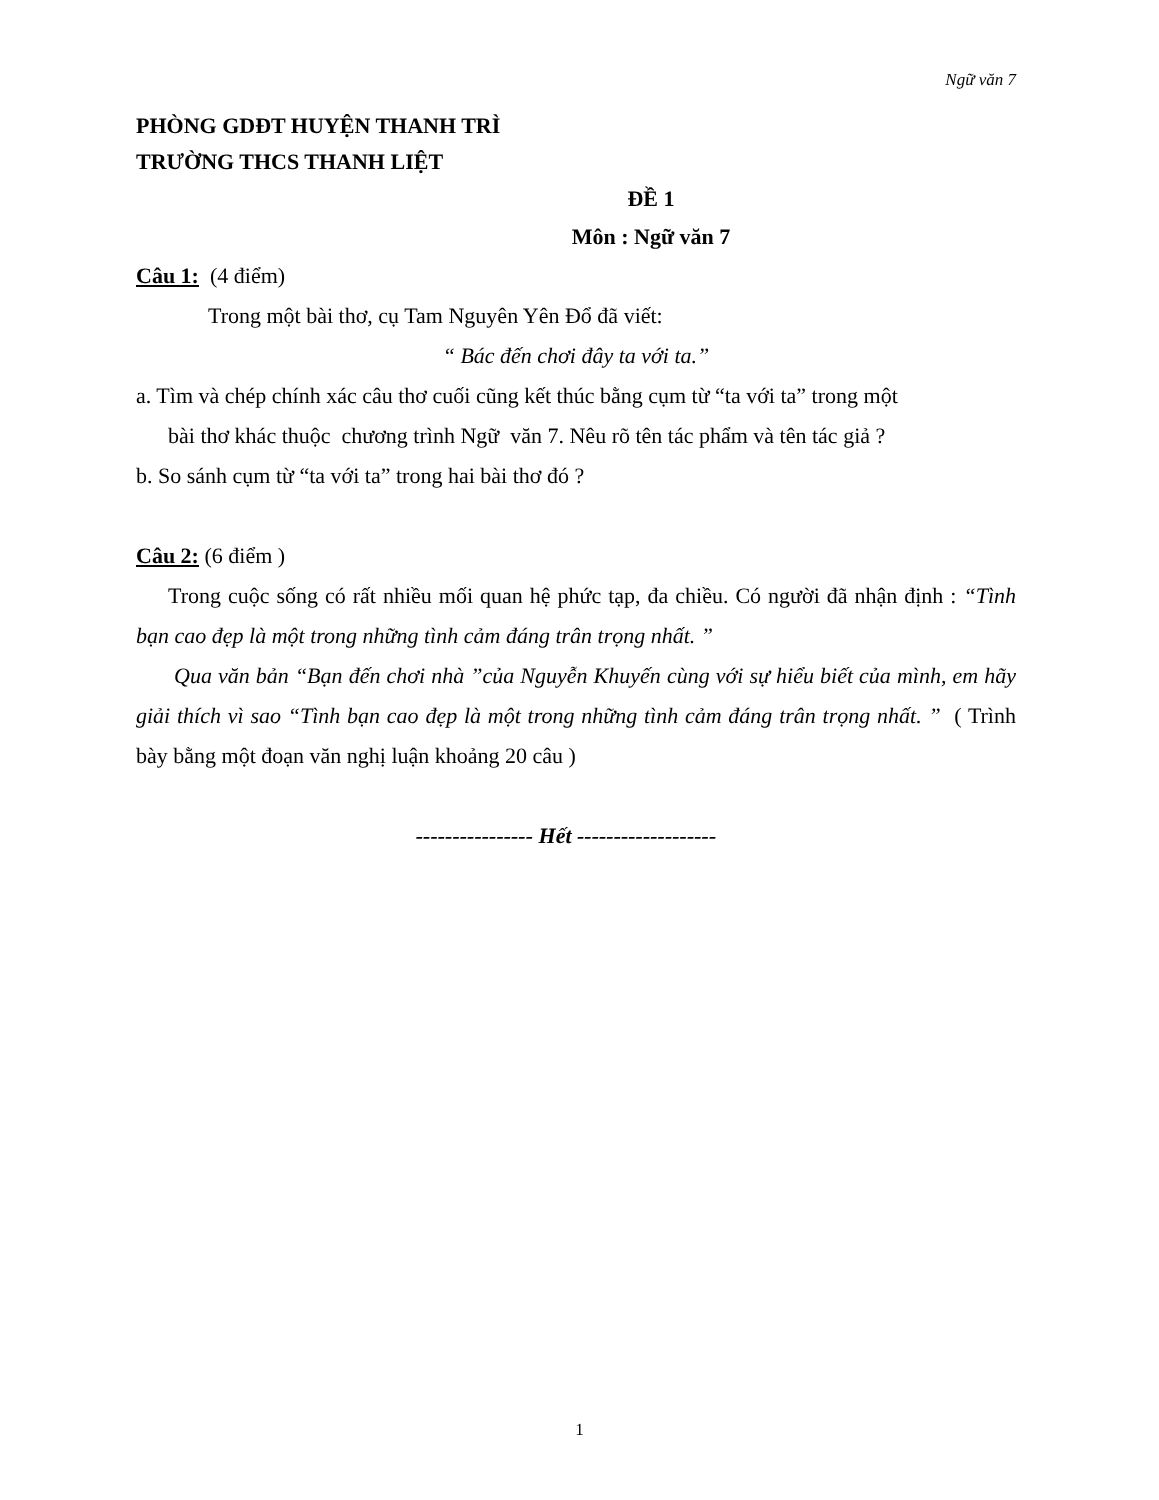Ngữ văn 7
PHÒNG GDĐT HUYỆN THANH TRÌ
TRƯỜNG THCS THANH LIỆT
ĐỀ 1
Môn : Ngữ văn 7
Câu 1: (4 điểm)
Trong một bài thơ, cụ Tam Nguyên Yên Đổ đã viết:
“ Bác đến chơi đây ta với ta.”
a. Tìm và chép chính xác câu thơ cuối cũng kết thúc bằng cụm từ “ta với ta” trong một
bài thơ khác thuộc chương trình Ngữ văn 7. Nêu rõ tên tác phẩm và tên tác giả ?
b. So sánh cụm từ “ta với ta” trong hai bài thơ đó ?
Câu 2: (6 điểm )
Trong cuộc sống có rất nhiều mối quan hệ phức tạp, đa chiều. Có người đã nhận định : “Tình bạn cao đẹp là một trong những tình cảm đáng trân trọng nhất. ”
Qua văn bản “Bạn đến chơi nhà ”của Nguyễn Khuyến cùng với sự hiểu biết của mình, em hãy giải thích vì sao “Tình bạn cao đẹp là một trong những tình cảm đáng trân trọng nhất. ” ( Trình bày bằng một đoạn văn nghị luận khoảng 20 câu )
---------------- Hết -------------------
1